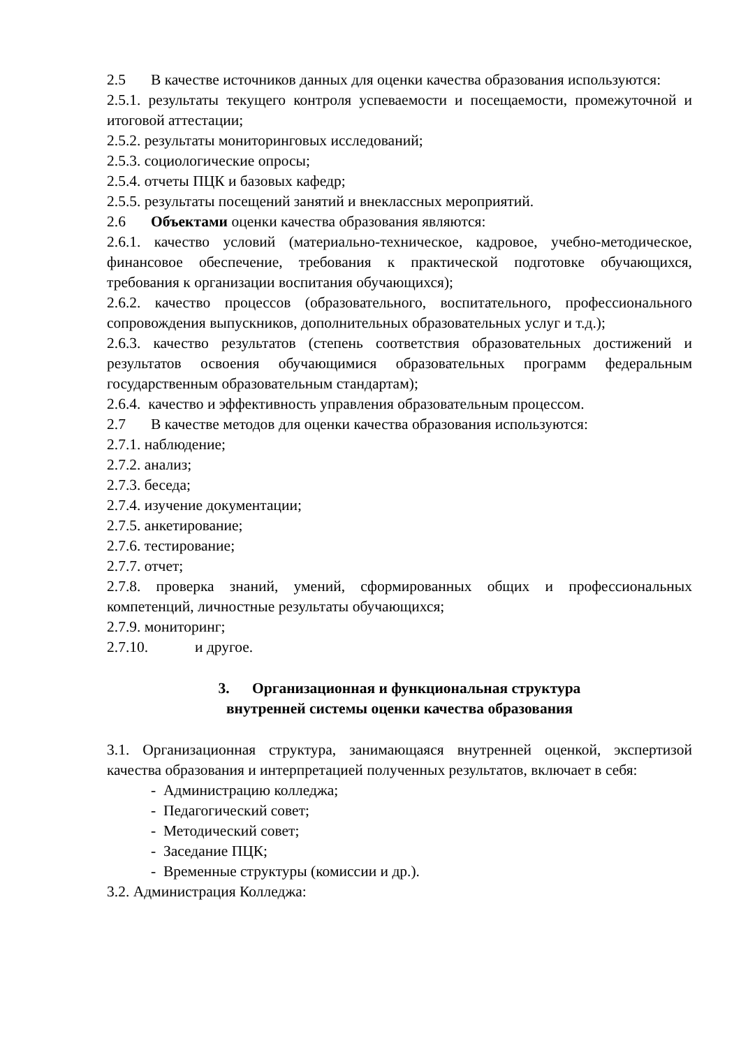2.5 В качестве источников данных для оценки качества образования используются:
2.5.1. результаты текущего контроля успеваемости и посещаемости, промежуточной и итоговой аттестации;
2.5.2. результаты мониторинговых исследований;
2.5.3. социологические опросы;
2.5.4. отчеты ПЦК и базовых кафедр;
2.5.5. результаты посещений занятий и внеклассных мероприятий.
2.6 Объектами оценки качества образования являются:
2.6.1. качество условий (материально-техническое, кадровое, учебно-методическое, финансовое обеспечение, требования к практической подготовке обучающихся, требования к организации воспитания обучающихся);
2.6.2. качество процессов (образовательного, воспитательного, профессионального сопровождения выпускников, дополнительных образовательных услуг и т.д.);
2.6.3. качество результатов (степень соответствия образовательных достижений и результатов освоения обучающимися образовательных программ федеральным государственным образовательным стандартам);
2.6.4. качество и эффективность управления образовательным процессом.
2.7 В качестве методов для оценки качества образования используются:
2.7.1. наблюдение;
2.7.2. анализ;
2.7.3. беседа;
2.7.4. изучение документации;
2.7.5. анкетирование;
2.7.6. тестирование;
2.7.7. отчет;
2.7.8. проверка знаний, умений, сформированных общих и профессиональных компетенций, личностные результаты обучающихся;
2.7.9. мониторинг;
2.7.10. и другое.
3. Организационная и функциональная структура
внутренней системы оценки качества образования
3.1. Организационная структура, занимающаяся внутренней оценкой, экспертизой качества образования и интерпретацией полученных результатов, включает в себя:
- Администрацию колледжа;
- Педагогический совет;
- Методический совет;
- Заседание ПЦК;
- Временные структуры (комиссии и др.).
3.2. Администрация Колледжа: